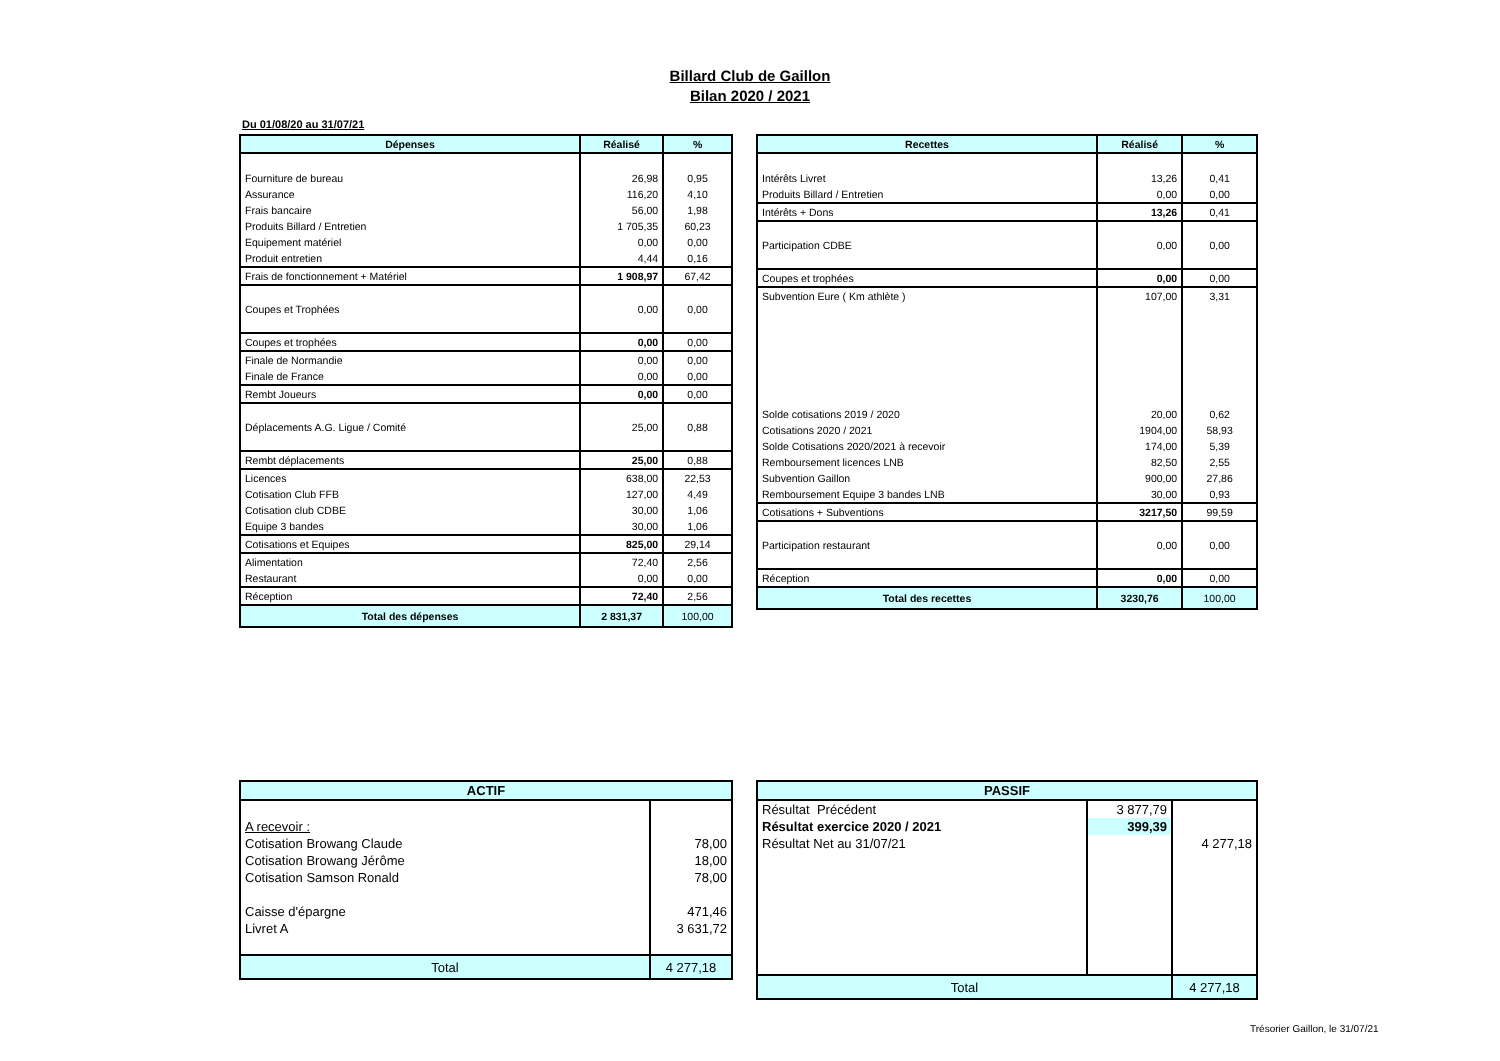Billard Club de Gaillon
Bilan 2020 / 2021
Du 01/08/20 au 31/07/21
| Dépenses | Réalisé | % |
| --- | --- | --- |
| Fourniture de bureau | 26,98 | 0,95 |
| Assurance | 116,20 | 4,10 |
| Frais bancaire | 56,00 | 1,98 |
| Produits Billard / Entretien | 1 705,35 | 60,23 |
| Equipement matériel | 0,00 | 0,00 |
| Produit entretien | 4,44 | 0,16 |
| Frais de fonctionnement + Matériel | 1 908,97 | 67,42 |
| Coupes et Trophées | 0,00 | 0,00 |
| Coupes et trophées | 0,00 | 0,00 |
| Finale de Normandie | 0,00 | 0,00 |
| Finale de France | 0,00 | 0,00 |
| Rembt Joueurs | 0,00 | 0,00 |
| Déplacements A.G. Ligue / Comité | 25,00 | 0,88 |
| Rembt déplacements | 25,00 | 0,88 |
| Licences | 638,00 | 22,53 |
| Cotisation Club FFB | 127,00 | 4,49 |
| Cotisation club CDBE | 30,00 | 1,06 |
| Equipe 3 bandes | 30,00 | 1,06 |
| Cotisations et Equipes | 825,00 | 29,14 |
| Alimentation | 72,40 | 2,56 |
| Restaurant | 0,00 | 0,00 |
| Réception | 72,40 | 2,56 |
| Total des dépenses | 2 831,37 | 100,00 |
| Recettes | Réalisé | % |
| --- | --- | --- |
| Intérêts Livret | 13,26 | 0,41 |
| Produits Billard / Entretien | 0,00 | 0,00 |
| Intérêts + Dons | 13,26 | 0,41 |
| Participation CDBE | 0,00 | 0,00 |
| Coupes et trophées | 0,00 | 0,00 |
| Subvention Eure ( Km athlète ) | 107,00 | 3,31 |
| Solde cotisations 2019 / 2020 | 20,00 | 0,62 |
| Cotisations 2020 / 2021 | 1904,00 | 58,93 |
| Solde Cotisations 2020/2021 à recevoir | 174,00 | 5,39 |
| Remboursement licences LNB | 82,50 | 2,55 |
| Subvention Gaillon | 900,00 | 27,86 |
| Remboursement Equipe 3 bandes LNB | 30,00 | 0,93 |
| Cotisations + Subventions | 3217,50 | 99,59 |
| Participation restaurant | 0,00 | 0,00 |
| Réception | 0,00 | 0,00 |
| Total des recettes | 3230,76 | 100,00 |
| ACTIF | |
| --- | --- |
| A recevoir : | |
| Cotisation Browang Claude | 78,00 |
| Cotisation Browang Jérôme | 18,00 |
| Cotisation Samson Ronald | 78,00 |
| Caisse d'épargne | 471,46 |
| Livret A | 3 631,72 |
| Total | 4 277,18 |
| PASSIF | | |
| --- | --- | --- |
| Résultat Précédent | 3 877,79 | |
| Résultat exercice 2020 / 2021 | 399,39 | |
| Résultat Net au 31/07/21 | | 4 277,18 |
| Total | | 4 277,18 |
Trésorier Gaillon, le 31/07/21